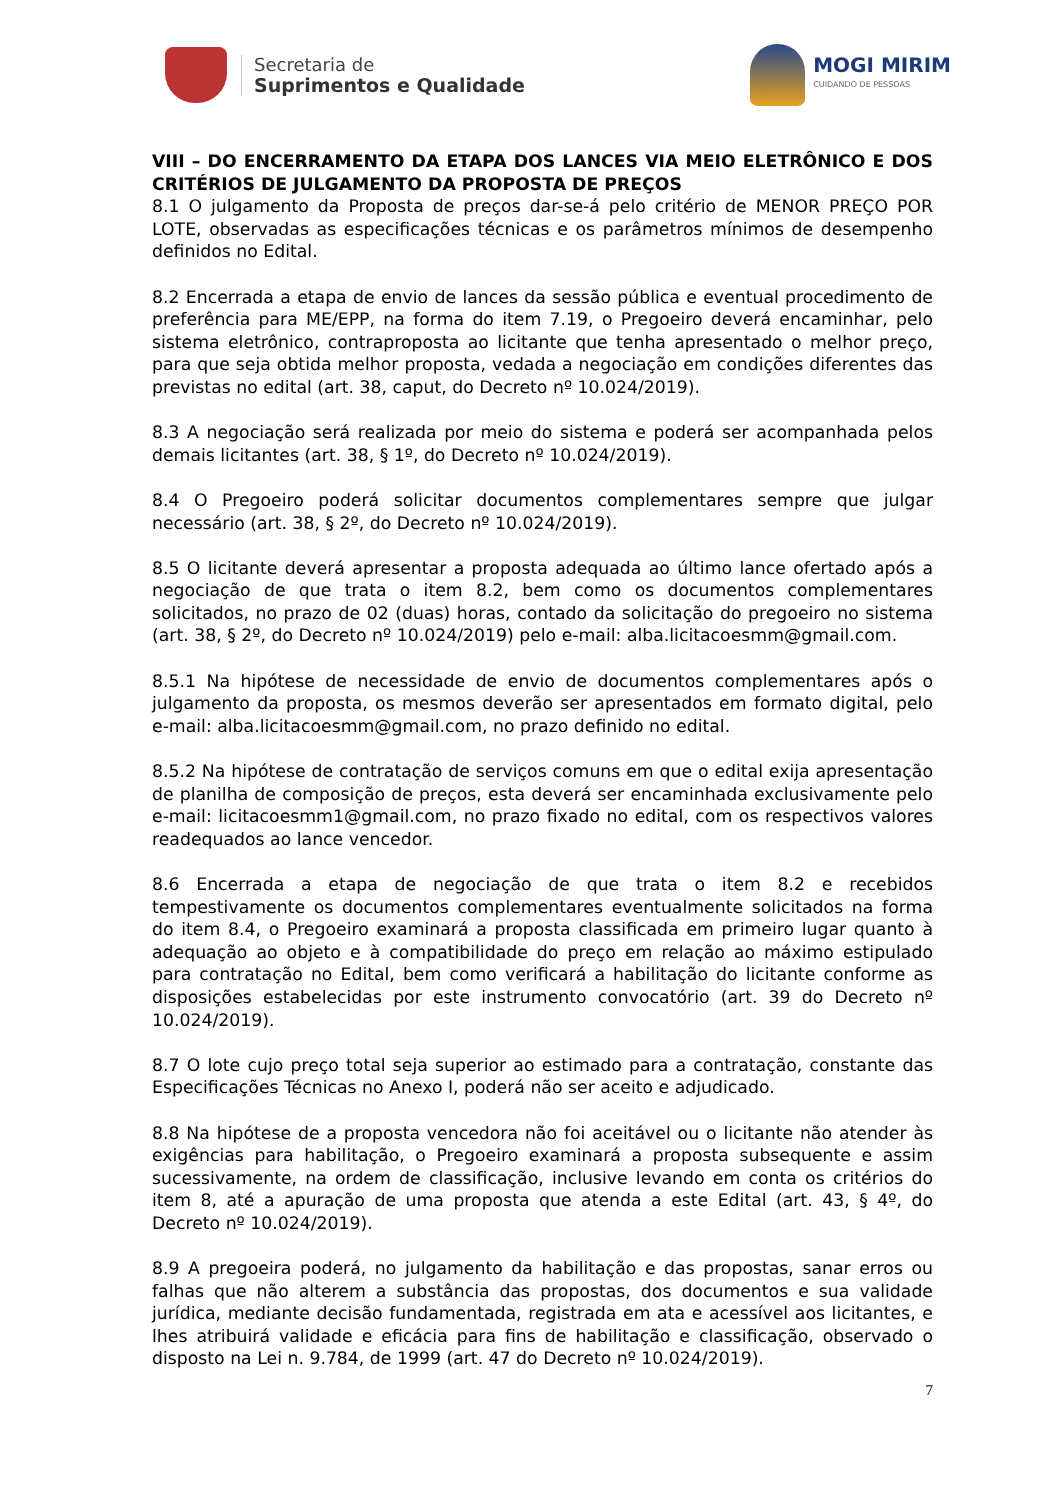Secretaria de
Suprimentos e Qualidade
MOGI MIRIM
CUIDANDO DE PESSOAS
VIII – DO ENCERRAMENTO DA ETAPA DOS LANCES VIA MEIO ELETRÔNICO E DOS CRITÉRIOS DE JULGAMENTO DA PROPOSTA DE PREÇOS
8.1 O julgamento da Proposta de preços dar-se-á pelo critério de MENOR PREÇO POR LOTE, observadas as especificações técnicas e os parâmetros mínimos de desempenho definidos no Edital.
8.2 Encerrada a etapa de envio de lances da sessão pública e eventual procedimento de preferência para ME/EPP, na forma do item 7.19, o Pregoeiro deverá encaminhar, pelo sistema eletrônico, contraproposta ao licitante que tenha apresentado o melhor preço, para que seja obtida melhor proposta, vedada a negociação em condições diferentes das previstas no edital (art. 38, caput, do Decreto nº 10.024/2019).
8.3 A negociação será realizada por meio do sistema e poderá ser acompanhada pelos demais licitantes (art. 38, § 1º, do Decreto nº 10.024/2019).
8.4 O Pregoeiro poderá solicitar documentos complementares sempre que julgar necessário (art. 38, § 2º, do Decreto nº 10.024/2019).
8.5 O licitante deverá apresentar a proposta adequada ao último lance ofertado após a negociação de que trata o item 8.2, bem como os documentos complementares solicitados, no prazo de 02 (duas) horas, contado da solicitação do pregoeiro no sistema (art. 38, § 2º, do Decreto nº 10.024/2019) pelo e-mail: alba.licitacoesmm@gmail.com.
8.5.1 Na hipótese de necessidade de envio de documentos complementares após o julgamento da proposta, os mesmos deverão ser apresentados em formato digital, pelo e-mail: alba.licitacoesmm@gmail.com, no prazo definido no edital.
8.5.2 Na hipótese de contratação de serviços comuns em que o edital exija apresentação de planilha de composição de preços, esta deverá ser encaminhada exclusivamente pelo e-mail: licitacoesmm1@gmail.com, no prazo fixado no edital, com os respectivos valores readequados ao lance vencedor.
8.6 Encerrada a etapa de negociação de que trata o item 8.2 e recebidos tempestivamente os documentos complementares eventualmente solicitados na forma do item 8.4, o Pregoeiro examinará a proposta classificada em primeiro lugar quanto à adequação ao objeto e à compatibilidade do preço em relação ao máximo estipulado para contratação no Edital, bem como verificará a habilitação do licitante conforme as disposições estabelecidas por este instrumento convocatório (art. 39 do Decreto nº 10.024/2019).
8.7 O lote cujo preço total seja superior ao estimado para a contratação, constante das Especificações Técnicas no Anexo I, poderá não ser aceito e adjudicado.
8.8 Na hipótese de a proposta vencedora não foi aceitável ou o licitante não atender às exigências para habilitação, o Pregoeiro examinará a proposta subsequente e assim sucessivamente, na ordem de classificação, inclusive levando em conta os critérios do item 8, até a apuração de uma proposta que atenda a este Edital (art. 43, § 4º, do Decreto nº 10.024/2019).
8.9 A pregoeira poderá, no julgamento da habilitação e das propostas, sanar erros ou falhas que não alterem a substância das propostas, dos documentos e sua validade jurídica, mediante decisão fundamentada, registrada em ata e acessível aos licitantes, e lhes atribuirá validade e eficácia para fins de habilitação e classificação, observado o disposto na Lei n. 9.784, de 1999 (art. 47 do Decreto nº 10.024/2019).
7